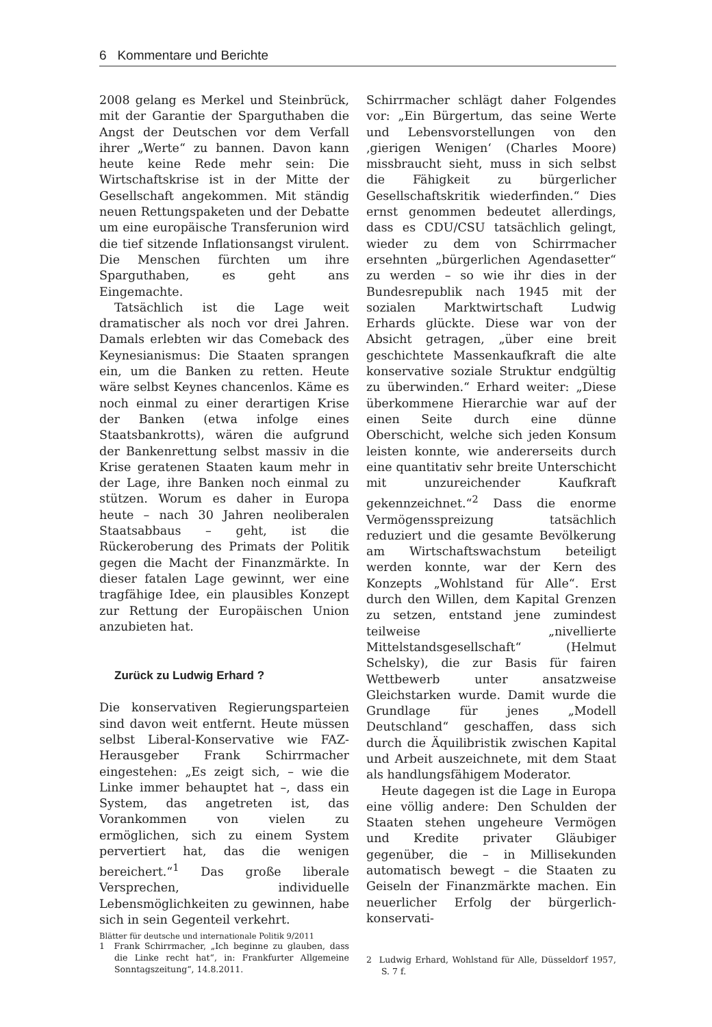6 Kommentare und Berichte
2008 gelang es Merkel und Steinbrück, mit der Garantie der Sparguthaben die Angst der Deutschen vor dem Verfall ihrer „Werte“ zu bannen. Davon kann heute keine Rede mehr sein: Die Wirtschaftskrise ist in der Mitte der Gesellschaft angekommen. Mit ständig neuen Rettungspaketen und der Debatte um eine europäische Transferunion wird die tief sitzende Inflationsangst virulent. Die Menschen fürchten um ihre Sparguthaben, es geht ans Eingemachte.
Tatsächlich ist die Lage weit dramatischer als noch vor drei Jahren. Damals erlebten wir das Comeback des Keynesianismus: Die Staaten sprangen ein, um die Banken zu retten. Heute wäre selbst Keynes chancenlos. Käme es noch einmal zu einer derartigen Krise der Banken (etwa infolge eines Staatsbankrotts), wären die aufgrund der Bankenrettung selbst massiv in die Krise geratenen Staaten kaum mehr in der Lage, ihre Banken noch einmal zu stützen. Worum es daher in Europa heute – nach 30 Jahren neoliberalen Staatsabbaus – geht, ist die Rückeroberung des Primats der Politik gegen die Macht der Finanzmärkte. In dieser fatalen Lage gewinnt, wer eine tragfähige Idee, ein plausibles Konzept zur Rettung der Europäischen Union anzubieten hat.
Zurück zu Ludwig Erhard ?
Die konservativen Regierungsparteien sind davon weit entfernt. Heute müssen selbst Liberal-Konservative wie FAZ-Herausgeber Frank Schirrmacher eingestehen: „Es zeigt sich, – wie die Linke immer behauptet hat –, dass ein System, das angetreten ist, das Vorankommen von vielen zu ermöglichen, sich zu einem System pervertiert hat, das die wenigen bereichert.“<sup>1</sup> Das große liberale Versprechen, individuelle Lebensmöglichkeiten zu gewinnen, habe sich in sein Gegenteil verkehrt.
1 Frank Schirrmacher, „Ich beginne zu glauben, dass die Linke recht hat“, in: Frankfurter Allgemeine Sonntagszeitung“, 14.8.2011.
Schirrmacher schlägt daher Folgendes vor: „Ein Bürgertum, das seine Werte und Lebensvorstellungen von den ‚gierigen Wenigen‘ (Charles Moore) missbraucht sieht, muss in sich selbst die Fähigkeit zu bürgerlicher Gesellschaftskritik wiederfinden.“ Dies ernst genommen bedeutet allerdings, dass es CDU/CSU tatsächlich gelingt, wieder zu dem von Schirrmacher ersehnten „bürgerlichen Agendasetter“ zu werden – so wie ihr dies in der Bundesrepublik nach 1945 mit der sozialen Marktwirtschaft Ludwig Erhards glückte. Diese war von der Absicht getragen, „über eine breit geschichtete Massenkaufkraft die alte konservative soziale Struktur endgültig zu überwinden.“ Erhard weiter: „Diese überkommene Hierarchie war auf der einen Seite durch eine dünne Oberschicht, welche sich jeden Konsum leisten konnte, wie andererseits durch eine quantitativ sehr breite Unterschicht mit unzureichender Kaufkraft gekennzeichnet.“<sup>2</sup> Dass die enorme Vermögensspreizung tatsächlich reduziert und die gesamte Bevölkerung am Wirtschaftswachstum beteiligt werden konnte, war der Kern des Konzepts „Wohlstand für Alle“. Erst durch den Willen, dem Kapital Grenzen zu setzen, entstand jene zumindest teilweise „nivellierte Mittelstandsgesellschaft“ (Helmut Schelsky), die zur Basis für fairen Wettbewerb unter ansatzweise Gleichstarken wurde. Damit wurde die Grundlage für jenes „Modell Deutschland“ geschaffen, dass sich durch die Äquilibristik zwischen Kapital und Arbeit auszeichnete, mit dem Staat als handlungsfähigem Moderator.
Heute dagegen ist die Lage in Europa eine völlig andere: Den Schulden der Staaten stehen ungeheure Vermögen und Kredite privater Gläubiger gegenüber, die – in Millisekunden automatisch bewegt – die Staaten zu Geiseln der Finanzmärkte machen. Ein neuerlicher Erfolg der bürgerlich-konservati-
2 Ludwig Erhard, Wohlstand für Alle, Düsseldorf 1957, S. 7 f.
Blätter für deutsche und internationale Politik 9/2011